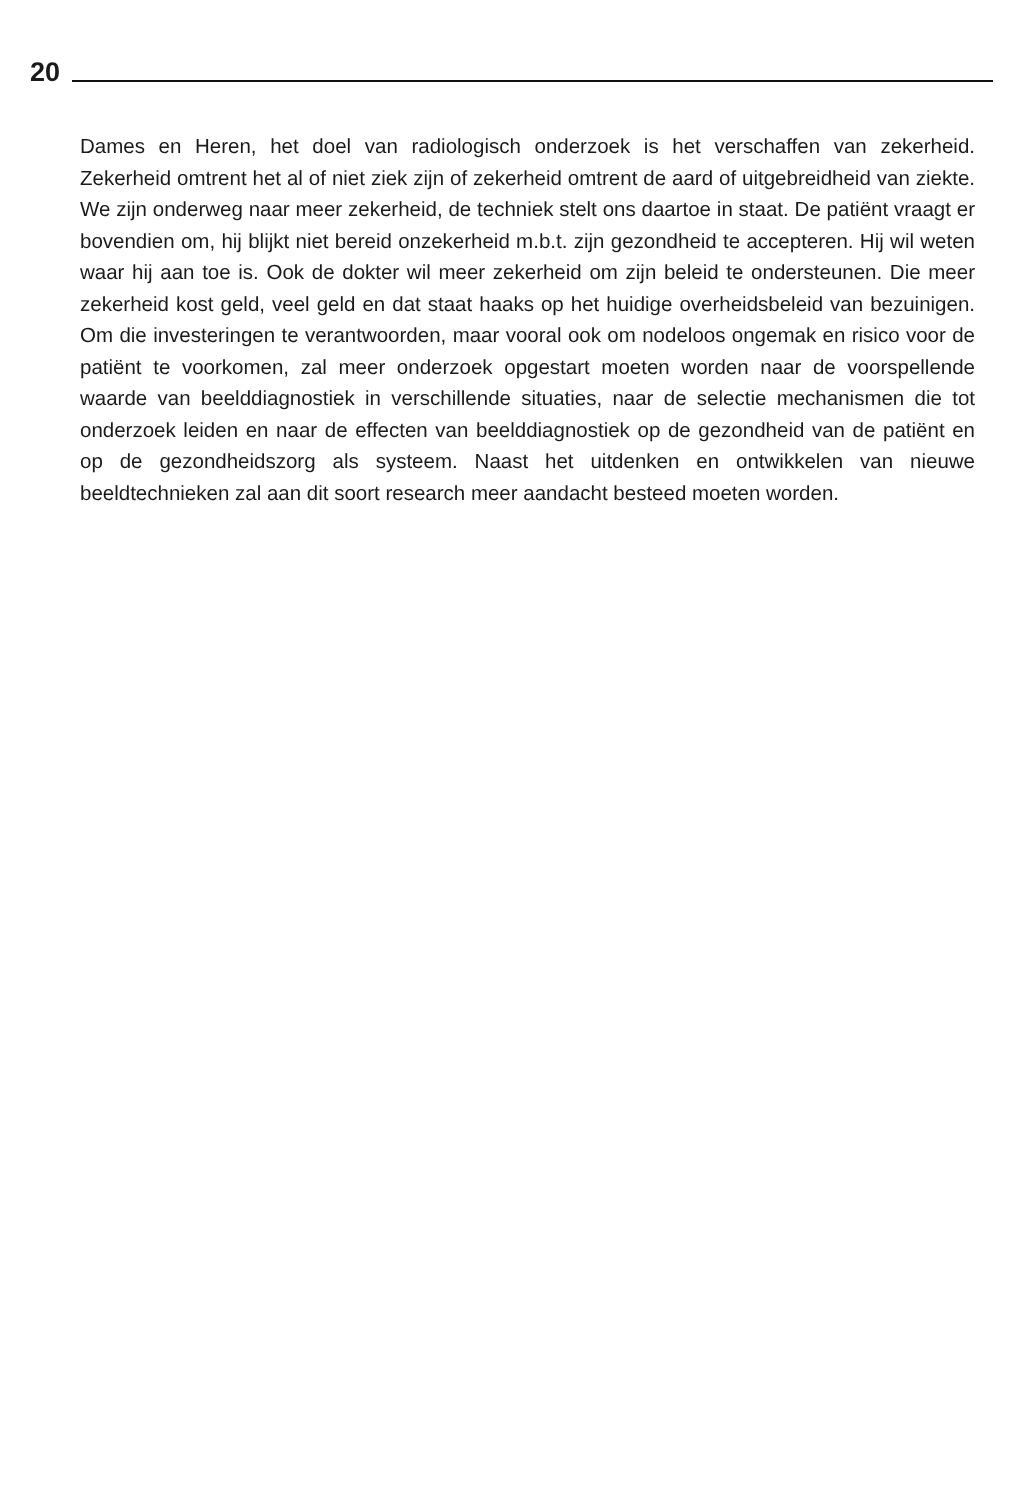20
Dames en Heren, het doel van radiologisch onderzoek is het verschaffen van zekerheid. Zekerheid omtrent het al of niet ziek zijn of zekerheid omtrent de aard of uitgebreidheid van ziekte. We zijn onderweg naar meer zekerheid, de techniek stelt ons daartoe in staat. De patiënt vraagt er bovendien om, hij blijkt niet bereid onzekerheid m.b.t. zijn gezondheid te accepteren. Hij wil weten waar hij aan toe is. Ook de dokter wil meer zekerheid om zijn beleid te ondersteunen. Die meer zekerheid kost geld, veel geld en dat staat haaks op het huidige overheidsbeleid van bezuinigen. Om die investeringen te verantwoorden, maar vooral ook om nodeloos ongemak en risico voor de patiënt te voorkomen, zal meer onderzoek opgestart moeten worden naar de voorspellende waarde van beelddiagnostiek in verschillende situaties, naar de selectie mechanismen die tot onderzoek leiden en naar de effecten van beelddiagnostiek op de gezondheid van de patiënt en op de gezondheidszorg als systeem. Naast het uitdenken en ontwikkelen van nieuwe beeldtechnieken zal aan dit soort research meer aandacht besteed moeten worden.